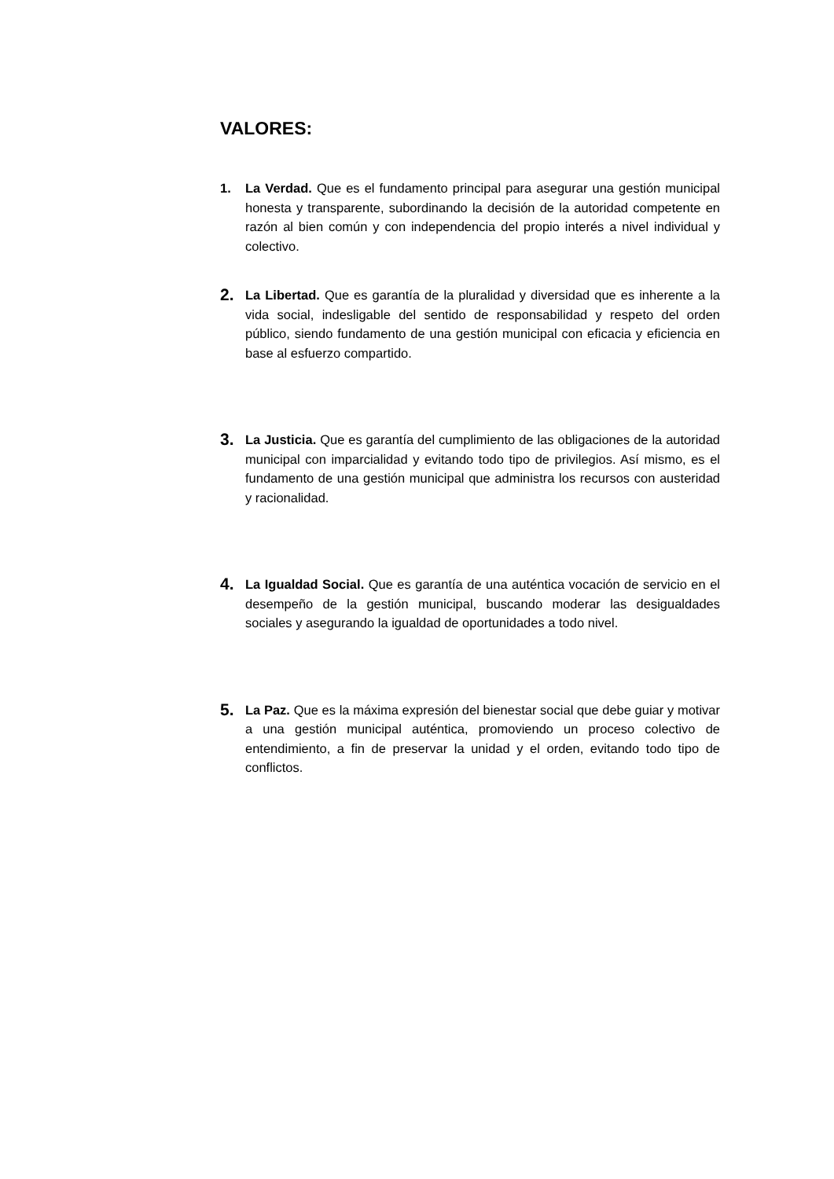VALORES:
1. La Verdad. Que es el fundamento principal para asegurar una gestión municipal honesta y transparente, subordinando la decisión de la autoridad competente en razón al bien común y con independencia del propio interés a nivel individual y colectivo.
2.
La Libertad. Que es garantía de la pluralidad y diversidad que es inherente a la vida social, indesligable del sentido de responsabilidad y respeto del orden público, siendo fundamento de una gestión municipal con eficacia y eficiencia en base al esfuerzo compartido.
3.
La Justicia. Que es garantía del cumplimiento de las obligaciones de la autoridad municipal con imparcialidad y evitando todo tipo de privilegios. Así mismo, es el fundamento de una gestión municipal que administra los recursos con austeridad y racionalidad.
4.
La Igualdad Social. Que es garantía de una auténtica vocación de servicio en el desempeño de la gestión municipal, buscando moderar las desigualdades sociales y asegurando la igualdad de oportunidades a todo nivel.
5.
La Paz. Que es la máxima expresión del bienestar social que debe guiar y motivar a una gestión municipal auténtica, promoviendo un proceso colectivo de entendimiento, a fin de preservar la unidad y el orden, evitando todo tipo de conflictos.